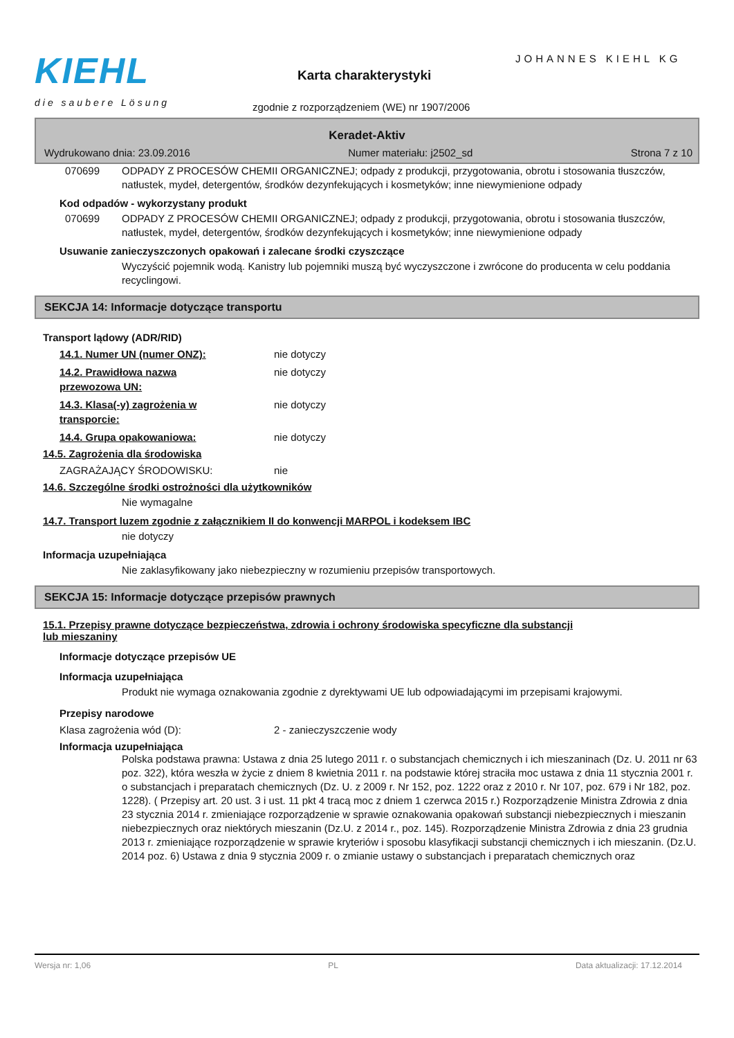KIEHL
die saubere Lösung
JOHANNES KIEHL KG
Karta charakterystyki
zgodnie z rozporządzeniem (WE) nr 1907/2006
Keradet-Aktiv
Wydrukowano dnia: 23.09.2016 Numer materiału: j2502_sd Strona 7 z 10
070699 ODPADY Z PROCESÓW CHEMII ORGANICZNEJ; odpady z produkcji, przygotowania, obrotu i stosowania tłuszczów, natłustek, mydeł, detergentów, środków dezynfekujących i kosmetyków; inne niewymienione odpady
Kod odpadów - wykorzystany produkt
070699 ODPADY Z PROCESÓW CHEMII ORGANICZNEJ; odpady z produkcji, przygotowania, obrotu i stosowania tłuszczów, natłustek, mydeł, detergentów, środków dezynfekujących i kosmetyków; inne niewymienione odpady
Usuwanie zanieczyszczonych opakowań i zalecane środki czyszczące
Wyczyścić pojemnik wodą. Kanistry lub pojemniki muszą być wyczyszczone i zwrócone do producenta w celu poddania recyclingowi.
SEKCJA 14: Informacje dotyczące transportu
Transport lądowy (ADR/RID)
14.1. Numer UN (numer ONZ): nie dotyczy
14.2. Prawidłowa nazwa
przewozowa UN: nie dotyczy
14.3. Klasa(-y) zagrożenia w
transporcie: nie dotyczy
14.4. Grupa opakowaniowa: nie dotyczy
14.5. Zagrożenia dla środowiska
ZAGRAŻAJĄCY ŚRODOWISKU: nie
14.6. Szczególne środki ostrożności dla użytkowników
Nie wymagalne
14.7. Transport luzem zgodnie z załącznikiem II do konwencji MARPOL i kodeksem IBC
nie dotyczy
Informacja uzupełniająca
Nie zaklasyfikowany jako niebezpieczny w rozumieniu przepisów transportowych.
SEKCJA 15: Informacje dotyczące przepisów prawnych
15.1. Przepisy prawne dotyczące bezpieczeństwa, zdrowia i ochrony środowiska specyficzne dla substancji
lub mieszaniny
Informacje dotyczące przepisów UE
Informacja uzupełniająca
Produkt nie wymaga oznakowania zgodnie z dyrektywami UE lub odpowiadającymi im przepisami krajowymi.
Przepisy narodowe
Klasa zagrożenia wód (D): 2 - zanieczyszczenie wody
Informacja uzupełniająca
Polska podstawa prawna: Ustawa z dnia 25 lutego 2011 r. o substancjach chemicznych i ich mieszaninach (Dz. U. 2011 nr 63 poz. 322), która weszła w życie z dniem 8 kwietnia 2011 r. na podstawie której straciła moc ustawa z dnia 11 stycznia 2001 r. o substancjach i preparatach chemicznych (Dz. U. z 2009 r. Nr 152, poz. 1222 oraz z 2010 r. Nr 107, poz. 679 i Nr 182, poz. 1228). ( Przepisy art. 20 ust. 3 i ust. 11 pkt 4 tracą moc z dniem 1 czerwca 2015 r.) Rozporządzenie Ministra Zdrowia z dnia 23 stycznia 2014 r. zmieniające rozporządzenie w sprawie oznakowania opakowań substancji niebezpiecznych i mieszanin niebezpiecznych oraz niektórych mieszanin (Dz.U. z 2014 r., poz. 145). Rozporządzenie Ministra Zdrowia z dnia 23 grudnia 2013 r. zmieniające rozporządzenie w sprawie kryteriów i sposobu klasyfikacji substancji chemicznych i ich mieszanin. (Dz.U. 2014 poz. 6) Ustawa z dnia 9 stycznia 2009 r. o zmianie ustawy o substancjach i preparatach chemicznych oraz
Wersja nr: 1,06 PL Data aktualizacji: 17.12.2014